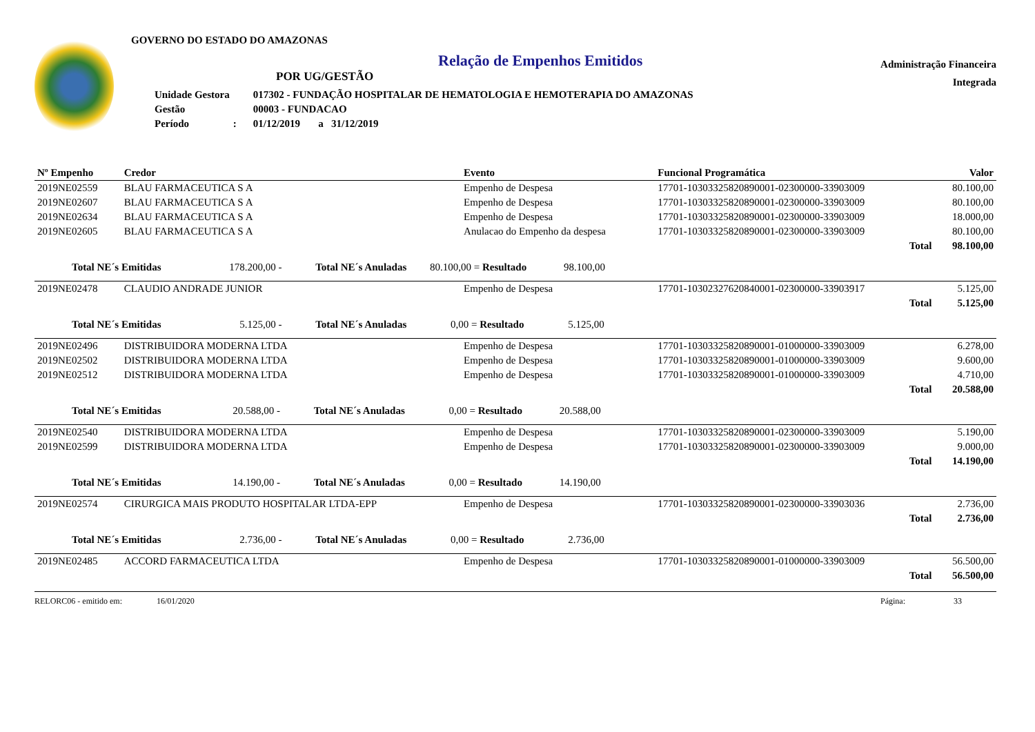GOVERNO DO ESTADO DO AMAZONAS
Relação de Empenhos Emitidos
POR UG/GESTÃO
| Unidade Gestora | 017302 - FUNDAÇÃO HOSPITALAR DE HEMATOLOGIA E HEMOTERAPIA DO AMAZONAS |
| Gestão | 00003 - FUNDACAO |
| Período : | 01/12/2019 a 31/12/2019 |
Administração Financeira
Integrada
| Nº Empenho | Credor | Evento | Funcional Programática | Valor |
| --- | --- | --- | --- | --- |
| 2019NE02559 | BLAU FARMACEUTICA S A | Empenho de Despesa | 17701-10303325820890001-02300000-33903009 | 80.100,00 |
| 2019NE02607 | BLAU FARMACEUTICA S A | Empenho de Despesa | 17701-10303325820890001-02300000-33903009 | 80.100,00 |
| 2019NE02634 | BLAU FARMACEUTICA S A | Empenho de Despesa | 17701-10303325820890001-02300000-33903009 | 18.000,00 |
| 2019NE02605 | BLAU FARMACEUTICA S A | Anulacao do Empenho da despesa | 17701-10303325820890001-02300000-33903009 | 80.100,00 |
| | | | Total | 98.100,00 |
| Total NE´s Emitidas 178.200,00 - Total NE´s Anuladas 80.100,00 = Resultado 98.100,00 | | | | |
| 2019NE02478 | CLAUDIO ANDRADE JUNIOR | Empenho de Despesa | 17701-10302327620840001-02300000-33903917 | 5.125,00 |
| | | | Total | 5.125,00 |
| Total NE´s Emitidas 5.125,00 - Total NE´s Anuladas 0,00 = Resultado 5.125,00 | | | | |
| 2019NE02496 | DISTRIBUIDORA MODERNA LTDA | Empenho de Despesa | 17701-10303325820890001-01000000-33903009 | 6.278,00 |
| 2019NE02502 | DISTRIBUIDORA MODERNA LTDA | Empenho de Despesa | 17701-10303325820890001-01000000-33903009 | 9.600,00 |
| 2019NE02512 | DISTRIBUIDORA MODERNA LTDA | Empenho de Despesa | 17701-10303325820890001-01000000-33903009 | 4.710,00 |
| | | | Total | 20.588,00 |
| Total NE´s Emitidas 20.588,00 - Total NE´s Anuladas 0,00 = Resultado 20.588,00 | | | | |
| 2019NE02540 | DISTRIBUIDORA MODERNA LTDA | Empenho de Despesa | 17701-10303325820890001-02300000-33903009 | 5.190,00 |
| 2019NE02599 | DISTRIBUIDORA MODERNA LTDA | Empenho de Despesa | 17701-10303325820890001-02300000-33903009 | 9.000,00 |
| | | | Total | 14.190,00 |
| Total NE´s Emitidas 14.190,00 - Total NE´s Anuladas 0,00 = Resultado 14.190,00 | | | | |
| 2019NE02574 | CIRURGICA MAIS PRODUTO HOSPITALAR LTDA-EPP | Empenho de Despesa | 17701-10303325820890001-02300000-33903036 | 2.736,00 |
| | | | Total | 2.736,00 |
| Total NE´s Emitidas 2.736,00 - Total NE´s Anuladas 0,00 = Resultado 2.736,00 | | | | |
| 2019NE02485 | ACCORD FARMACEUTICA LTDA | Empenho de Despesa | 17701-10303325820890001-01000000-33903009 | 56.500,00 |
| | | | Total | 56.500,00 |
RELORC06 - emitido em: 16/01/2020 Página: 33